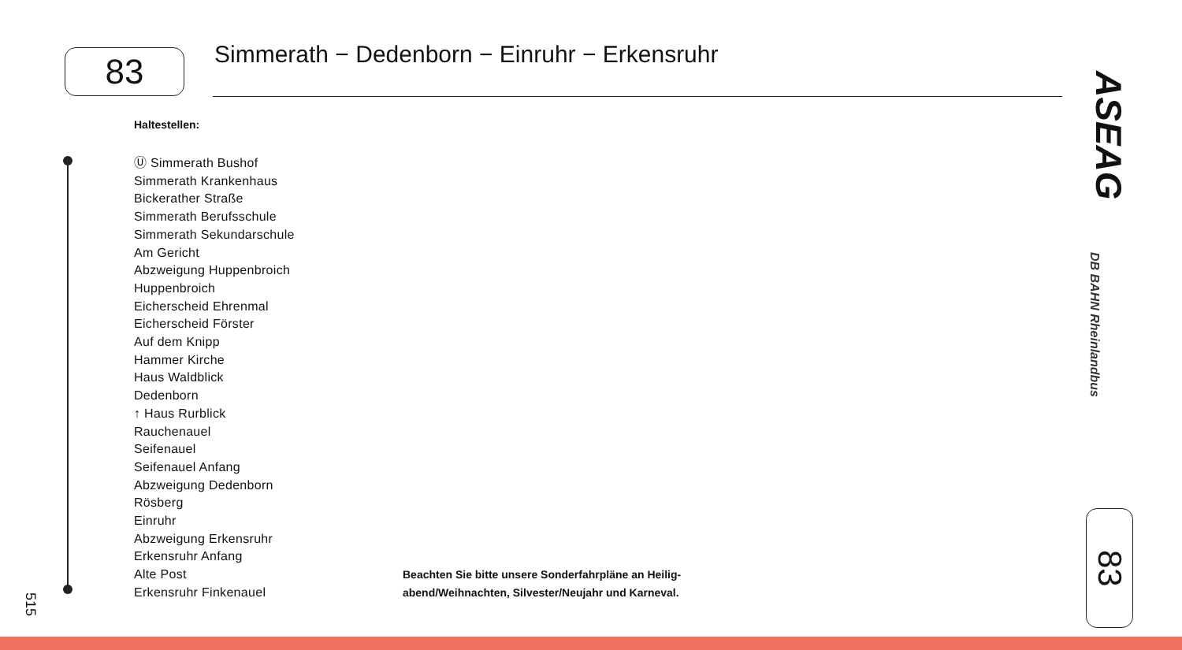83
Simmerath − Dedenborn − Einruhr − Erkensruhr
Haltestellen:
Ⓤ Simmerath Bushof
Simmerath Krankenhaus
Bickerather Straße
Simmerath Berufsschule
Simmerath Sekundarschule
Am Gericht
Abzweigung Huppenbroich
Huppenbroich
Eicherscheid Ehrenmal
Eicherscheid Förster
Auf dem Knipp
Hammer Kirche
Haus Waldblick
Dedenborn
↑ Haus Rurblick
Rauchenauel
Seifenauel
Seifenauel Anfang
Abzweigung Dedenborn
Rösberg
Einruhr
Abzweigung Erkensruhr
Erkensruhr Anfang
Alte Post
Erkensruhr Finkenauel
Beachten Sie bitte unsere Sonderfahrpläne an Heilig-
abend/Weihnachten, Silvester/Neujahr und Karneval.
515
ASEAG
DB BAHN Rheinlandbus
83